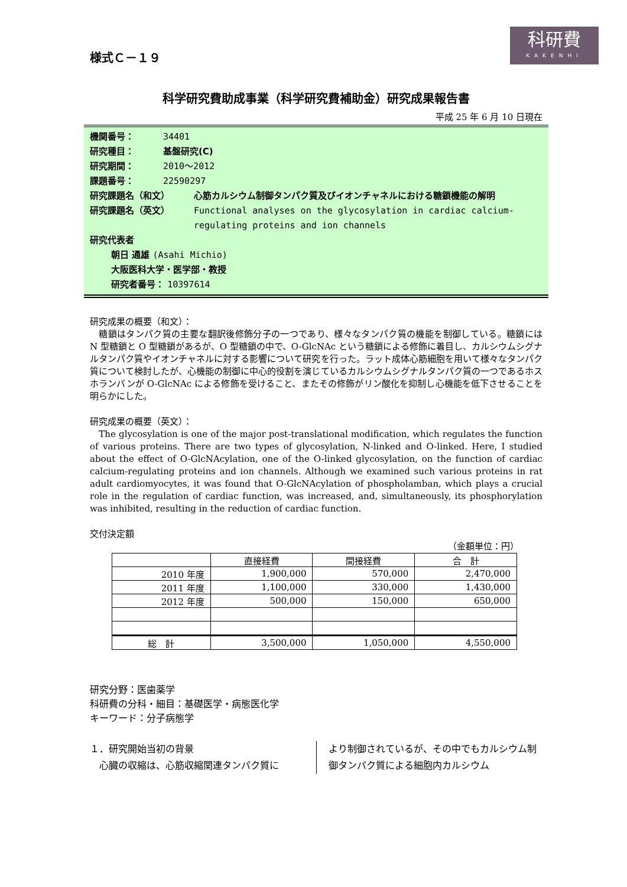科研費
KAKENHI
様式Ｃ－１９
科学研究費助成事業（科学研究費補助金）研究成果報告書
平成 25 年 6 月 10 日現在
機関番号： 34401
研究種目： 基盤研究(C)
研究期間： 2010～2012
課題番号： 22590297
研究課題名（和文） 心筋カルシウム制御タンパク質及びイオンチャネルにおける糖鎖機能の解明
研究課題名（英文） Functional analyses on the glycosylation in cardiac calcium-regulating proteins and ion channels
研究代表者
朝日 通雄 (Asahi Michio)
大阪医科大学・医学部・教授
研究者番号： 10397614
研究成果の概要（和文）：
　糖鎖はタンパク質の主要な翻訳後修飾分子の一つであり、様々なタンパク質の機能を制御している。糖鎖には N 型糖鎖と O 型糖鎖があるが、O 型糖鎖の中で、O-GlcNAc という糖鎖による修飾に着目し、カルシウムシグナルタンパク質やイオンチャネルに対する影響について研究を行った。ラット成体心筋細胞を用いて様々なタンパク質について検討したが、心機能の制御に中心的役割を演じているカルシウムシグナルタンパク質の一つであるホスホランバンが O-GlcNAc による修飾を受けること、またその修飾がリン酸化を抑制し心機能を低下させることを明らかにした。
研究成果の概要（英文）：
　The glycosylation is one of the major post-translational modification, which regulates the function of various proteins. There are two types of glycosylation, N-linked and O-linked. Here, I studied about the effect of O-GlcNAcylation, one of the O-linked glycosylation, on the function of cardiac calcium-regulating proteins and ion channels. Although we examined such various proteins in rat adult cardiomyocytes, it was found that O-GlcNAcylation of phospholamban, which plays a crucial role in the regulation of cardiac function, was increased, and, simultaneously, its phosphorylation was inhibited, resulting in the reduction of cardiac function.
交付決定額
（金額単位：円）
| | 直接経費 | 間接経費 | 合 計 |
| --- | --- | --- | --- |
| 2010 年度 | 1,900,000 | 570,000 | 2,470,000 |
| 2011 年度 | 1,100,000 | 330,000 | 1,430,000 |
| 2012 年度 | 500,000 | 150,000 | 650,000 |
| 総 計 | 3,500,000 | 1,050,000 | 4,550,000 |
研究分野：医歯薬学
科研費の分科・細目：基礎医学・病態医化学
キーワード：分子病態学
１．研究開始当初の背景
　心臓の収縮は、心筋収縮関連タンパク質に
より制御されているが、その中でもカルシウム制御タンパク質による細胞内カルシウム